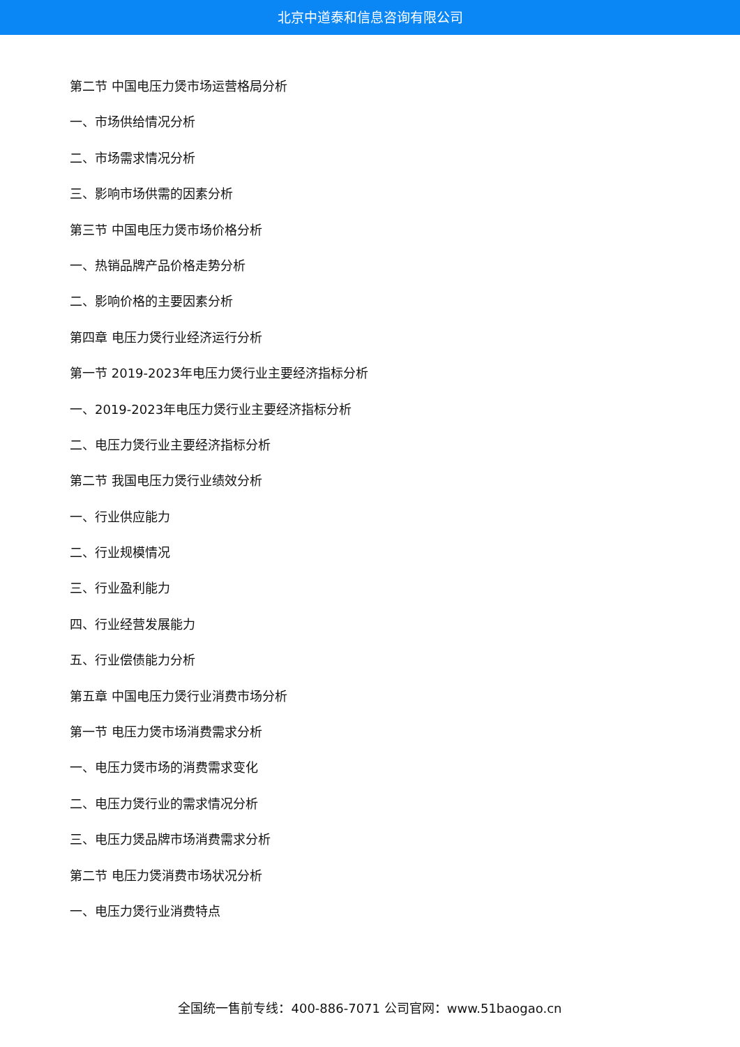北京中道泰和信息咨询有限公司
第二节 中国电压力煲市场运营格局分析
一、市场供给情况分析
二、市场需求情况分析
三、影响市场供需的因素分析
第三节 中国电压力煲市场价格分析
一、热销品牌产品价格走势分析
二、影响价格的主要因素分析
第四章 电压力煲行业经济运行分析
第一节 2019-2023年电压力煲行业主要经济指标分析
一、2019-2023年电压力煲行业主要经济指标分析
二、电压力煲行业主要经济指标分析
第二节 我国电压力煲行业绩效分析
一、行业供应能力
二、行业规模情况
三、行业盈利能力
四、行业经营发展能力
五、行业偿债能力分析
第五章 中国电压力煲行业消费市场分析
第一节 电压力煲市场消费需求分析
一、电压力煲市场的消费需求变化
二、电压力煲行业的需求情况分析
三、电压力煲品牌市场消费需求分析
第二节 电压力煲消费市场状况分析
一、电压力煲行业消费特点
全国统一售前专线：400-886-7071 公司官网：www.51baogao.cn